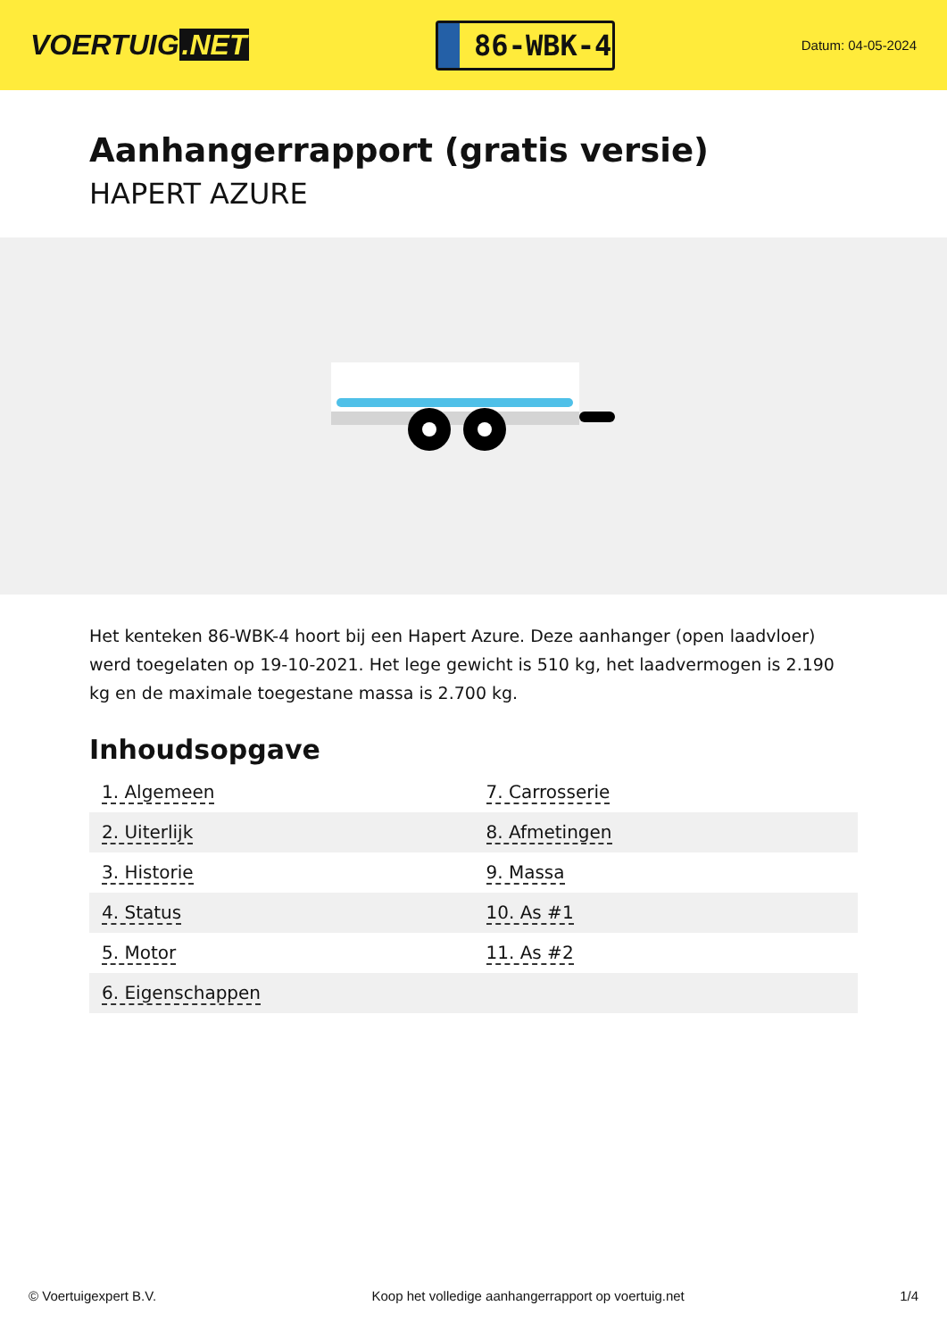VOERTUIG.NET
86-WBK-4
Datum: 04-05-2024
Aanhangerrapport (gratis versie)
HAPERT AZURE
Het kenteken 86-WBK-4 hoort bij een Hapert Azure. Deze aanhanger (open laadvloer) werd toegelaten op 19-10-2021. Het lege gewicht is 510 kg, het laadvermogen is 2.190 kg en de maximale toegestane massa is 2.700 kg.
Inhoudsopgave
| 1. Algemeen | 7. Carrosserie |
| 2. Uiterlijk | 8. Afmetingen |
| 3. Historie | 9. Massa |
| 4. Status | 10. As #1 |
| 5. Motor | 11. As #2 |
| 6. Eigenschappen | |
© Voertuigexpert B.V. Koop het volledige aanhangerrapport op voertuig.net 1/4